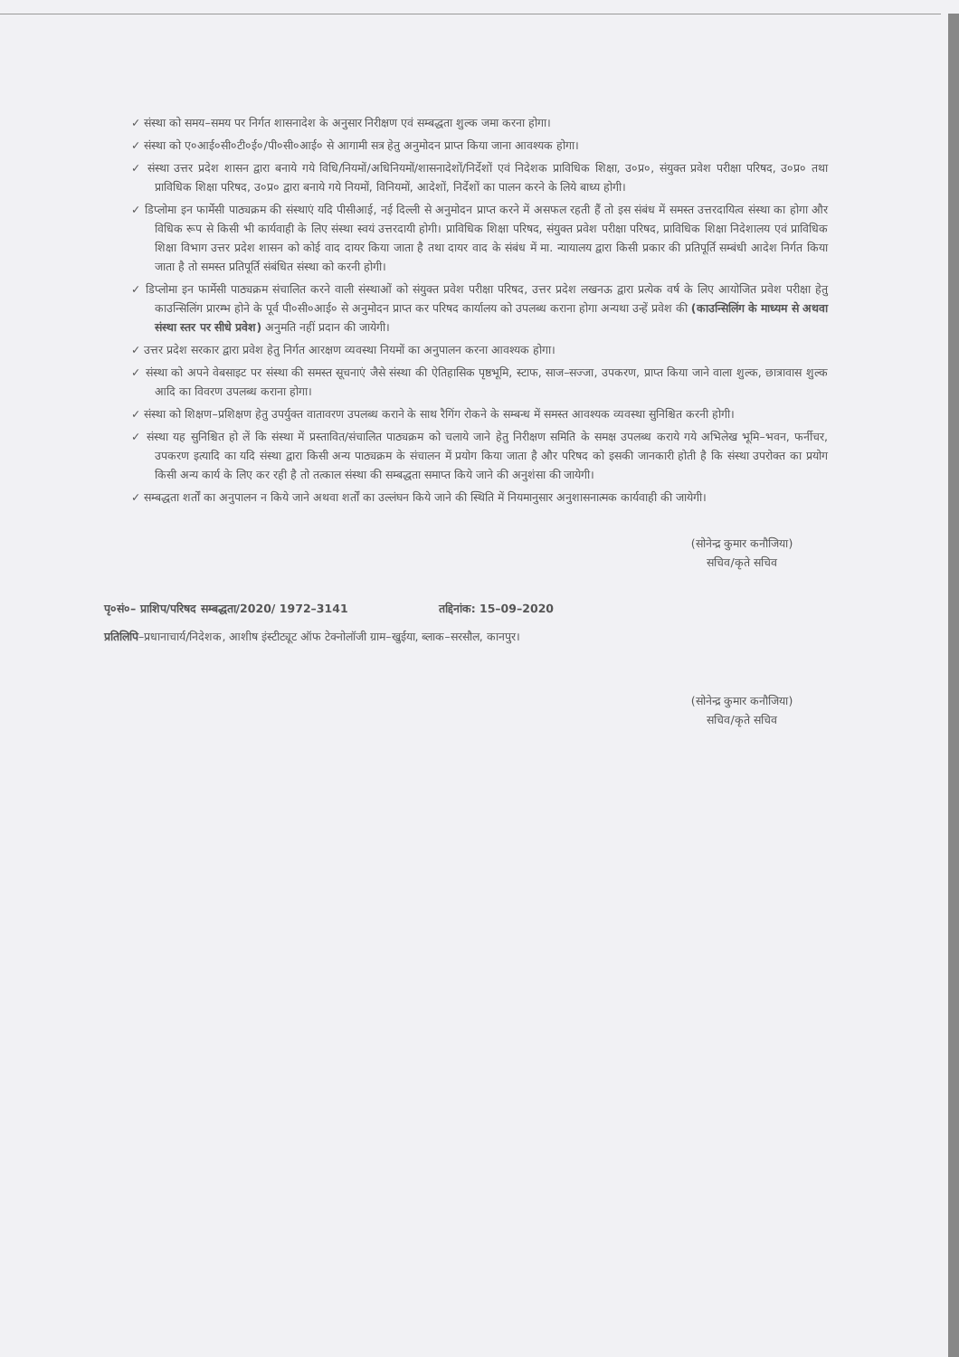✓ संस्था को समय–समय पर निर्गत शासनादेश के अनुसार निरीक्षण एवं सम्बद्धता शुल्क जमा करना होगा।
✓ संस्था को ए०आई०सी०टी०ई०/पी०सी०आई० से आगामी सत्र हेतु अनुमोदन प्राप्त किया जाना आवश्यक होगा।
✓ संस्था उत्तर प्रदेश शासन द्वारा बनाये गये विधि/नियमों/अधिनियमों/शासनादेशों/निर्देशों एवं निदेशक प्राविधिक शिक्षा, उ०प्र०, संयुक्त प्रवेश परीक्षा परिषद, उ०प्र० तथा प्राविधिक शिक्षा परिषद, उ०प्र० द्वारा बनाये गये नियमों, विनियमों, आदेशों, निर्देशों का पालन करने के लिये बाध्य होगी।
✓ डिप्लोमा इन फार्मेसी पाठ्यक्रम की संस्थाएं यदि पीसीआई, नई दिल्ली से अनुमोदन प्राप्त करने में असफल रहती हैं तो इस संबंध में समस्त उत्तरदायित्व संस्था का होगा और विधिक रूप से किसी भी कार्यवाही के लिए संस्था स्वयं उत्तरदायी होगी। प्राविधिक शिक्षा परिषद, संयुक्त प्रवेश परीक्षा परिषद, प्राविधिक शिक्षा निदेशालय एवं प्राविधिक शिक्षा विभाग उत्तर प्रदेश शासन को कोई वाद दायर किया जाता है तथा दायर वाद के संबंध में मा. न्यायालय द्वारा किसी प्रकार की प्रतिपूर्ति सम्बंधी आदेश निर्गत किया जाता है तो समस्त प्रतिपूर्ति संबंधित संस्था को करनी होगी।
✓ डिप्लोमा इन फार्मेसी पाठ्यक्रम संचालित करने वाली संस्थाओं को संयुक्त प्रवेश परीक्षा परिषद, उत्तर प्रदेश लखनऊ द्वारा प्रत्येक वर्ष के लिए आयोजित प्रवेश परीक्षा हेतु काउन्सिलिंग प्रारम्भ होने के पूर्व पी०सी०आई० से अनुमोदन प्राप्त कर परिषद कार्यालय को उपलब्ध कराना होगा अन्यथा उन्हें प्रवेश की (काउन्सिलिंग के माध्यम से अथवा संस्था स्तर पर सीधे प्रवेश) अनुमति नहीं प्रदान की जायेगी।
✓ उत्तर प्रदेश सरकार द्वारा प्रवेश हेतु निर्गत आरक्षण व्यवस्था नियमों का अनुपालन करना आवश्यक होगा।
✓ संस्था को अपने वेबसाइट पर संस्था की समस्त सूचनाएं जैसे संस्था की ऐतिहासिक पृष्ठभूमि, स्टाफ, साज–सज्जा, उपकरण, प्राप्त किया जाने वाला शुल्क, छात्रावास शुल्क आदि का विवरण उपलब्ध कराना होगा।
✓ संस्था को शिक्षण–प्रशिक्षण हेतु उपर्युक्त वातावरण उपलब्ध कराने के साथ रैगिंग रोकने के सम्बन्ध में समस्त आवश्यक व्यवस्था सुनिश्चित करनी होगी।
✓ संस्था यह सुनिश्चित हो लें कि संस्था में प्रस्तावित/संचालित पाठ्यक्रम को चलाये जाने हेतु निरीक्षण समिति के समक्ष उपलब्ध कराये गये अभिलेख भूमि–भवन, फर्नीचर, उपकरण इत्यादि का यदि संस्था द्वारा किसी अन्य पाठ्यक्रम के संचालन में प्रयोग किया जाता है और परिषद को इसकी जानकारी होती है कि संस्था उपरोक्त का प्रयोग किसी अन्य कार्य के लिए कर रही है तो तत्काल संस्था की सम्बद्धता समाप्त किये जाने की अनुशंसा की जायेगी।
✓ सम्बद्धता शर्तों का अनुपालन न किये जाने अथवा शर्तों का उल्लंघन किये जाने की स्थिति में नियमानुसार अनुशासनात्मक कार्यवाही की जायेगी।
(सोनेन्द्र कुमार कनौजिया)
सचिव/कृते सचिव
पृ०सं०– प्राशिप/परिषद सम्बद्धता/2020/ 1972–3141 तद्दिनांक: 15–09–2020
प्रतिलिपि–प्रधानाचार्य/निदेशक, आशीष इंस्टीट्यूट ऑफ टेक्नोलॉजी ग्राम–खुईया, ब्लाक–सरसौल, कानपुर।
(सोनेन्द्र कुमार कनौजिया)
सचिव/कृते सचिव